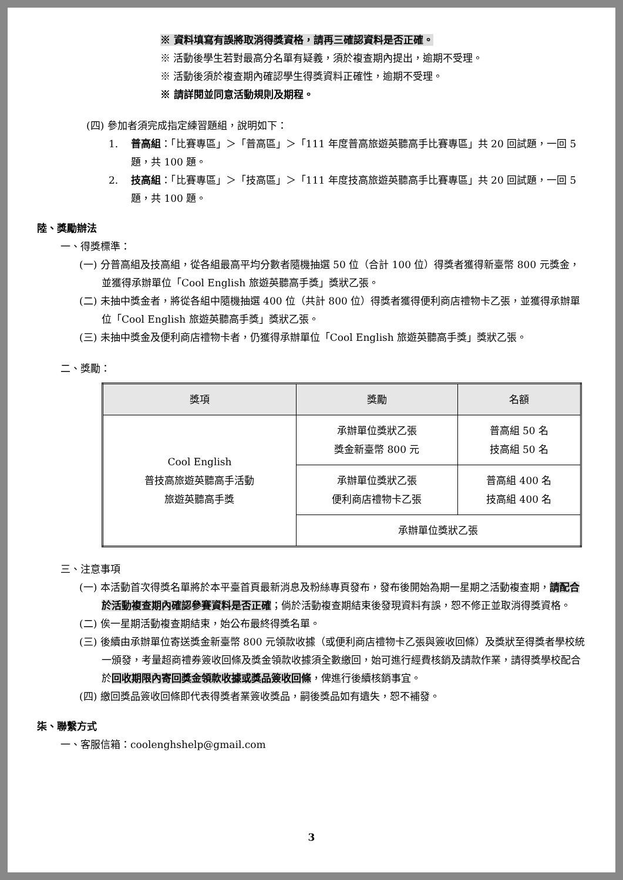※ 資料填寫有誤將取消得獎資格，請再三確認資料是否正確。
※ 活動後學生若對最高分名單有疑義，須於複查期內提出，逾期不受理。
※ 活動後須於複查期內確認學生得獎資料正確性，逾期不受理。
※ 請詳閱並同意活動規則及期程。
(四) 參加者須完成指定練習題組，說明如下：
1. 普高組：「比賽專區」＞「普高區」＞「111 年度普高旅遊英聽高手比賽專區」共 20 回試題，一回 5 題，共 100 題。
2. 技高組：「比賽專區」＞「技高區」＞「111 年度技高旅遊英聽高手比賽專區」共 20 回試題，一回 5 題，共 100 題。
陸、獎勵辦法
一、得獎標準：
(一) 分普高組及技高組，從各組最高平均分數者隨機抽選 50 位（合計 100 位）得獎者獲得新臺幣 800 元獎金，並獲得承辦單位「Cool English 旅遊英聽高手獎」獎狀乙張。
(二) 未抽中獎金者，將從各組中隨機抽選 400 位（共計 800 位）得獎者獲得便利商店禮物卡乙張，並獲得承辦單位「Cool English 旅遊英聽高手獎」獎狀乙張。
(三) 未抽中獎金及便利商店禮物卡者，仍獲得承辦單位「Cool English 旅遊英聽高手獎」獎狀乙張。
二、獎勵：
| 獎項 | 獎勵 | 名額 |
| --- | --- | --- |
| Cool English 普技高旅遊英聽高手活動 旅遊英聽高手獎 | 承辦單位獎狀乙張 獎金新臺幣 800 元 | 普高組 50 名 技高組 50 名 |
| | 承辦單位獎狀乙張 便利商店禮物卡乙張 | 普高組 400 名 技高組 400 名 |
| | 承辦單位獎狀乙張 | |
三、注意事項
(一) 本活動首次得獎名單將於本平臺首頁最新消息及粉絲專頁發布，發布後開始為期一星期之活動複查期，請配合於活動複查期內確認參賽資料是否正確；倘於活動複查期結束後發現資料有誤，恕不修正並取消得獎資格。
(二) 俟一星期活動複查期結束，始公布最終得獎名單。
(三) 後續由承辦單位寄送獎金新臺幣 800 元領款收據（或便利商店禮物卡乙張與簽收回條）及獎狀至得獎者學校統一頒發，考量超商禮券簽收回條及獎金領款收據須全數繳回，始可進行經費核銷及請款作業，請得獎學校配合於回收期限內寄回獎金領款收據或獎品簽收回條，俾進行後續核銷事宜。
(四) 繳回獎品簽收回條即代表得獎者業簽收獎品，嗣後獎品如有遺失，恕不補發。
柒、聯繫方式
一、客服信箱：coolenghshelp@gmail.com
3